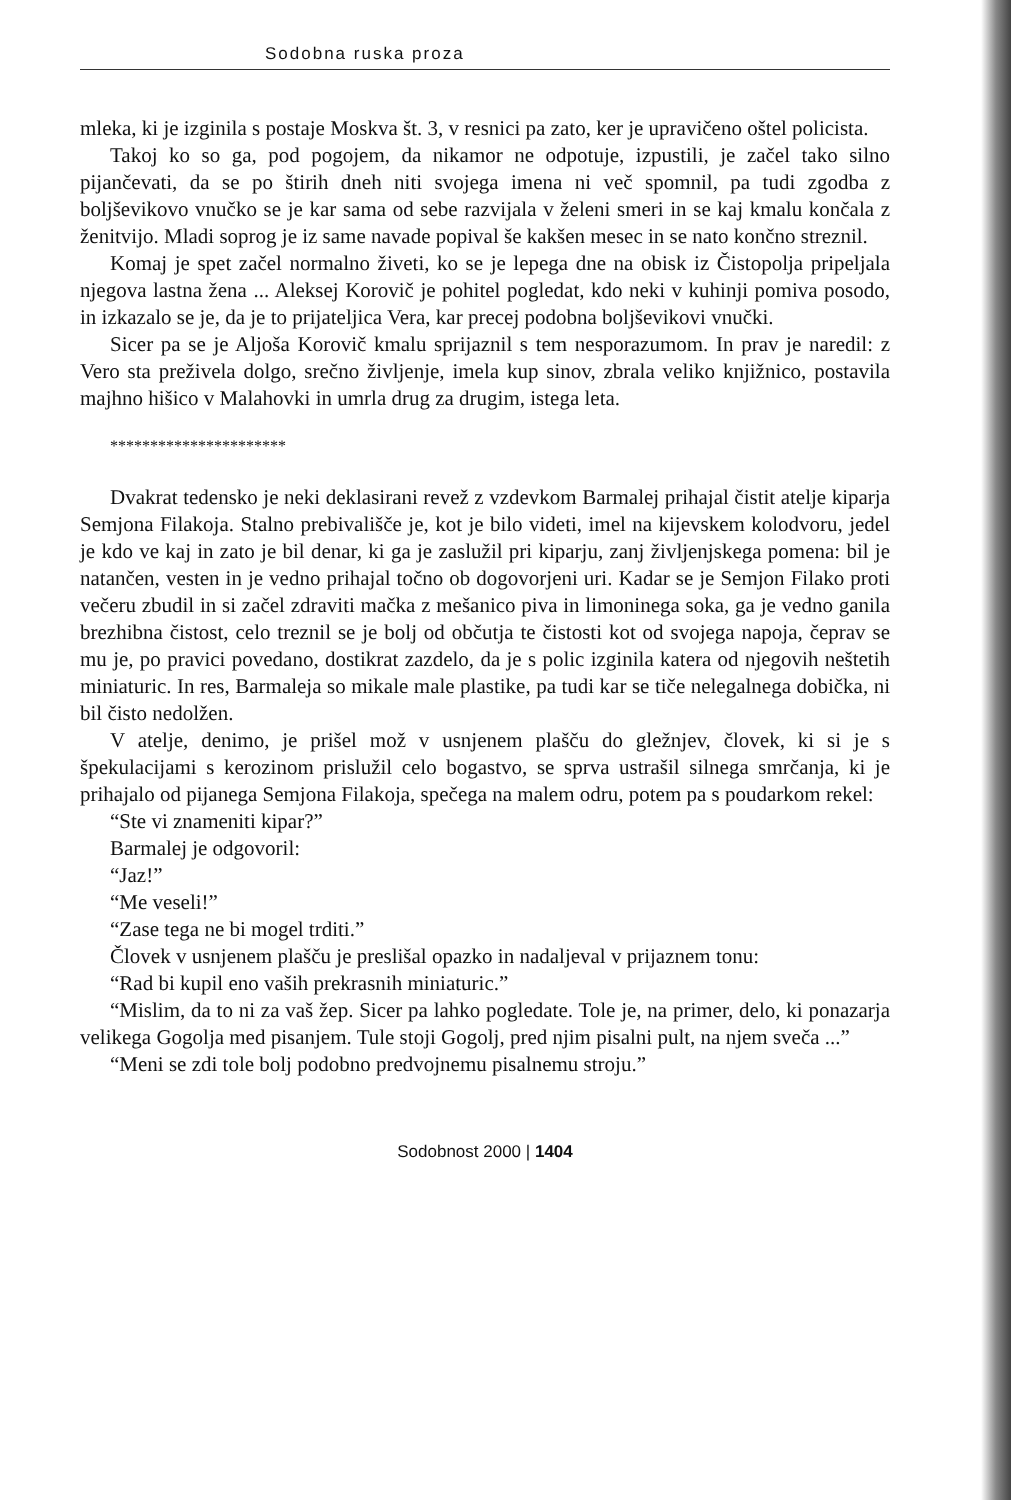Sodobna ruska proza
mleka, ki je izginila s postaje Moskva št. 3, v resnici pa zato, ker je upravičeno oštel policista.
Takoj ko so ga, pod pogojem, da nikamor ne odpotuje, izpustili, je začel tako silno pijančevati, da se po štirih dneh niti svojega imena ni več spomnil, pa tudi zgodba z boljševikovo vnučko se je kar sama od sebe razvijala v želeni smeri in se kaj kmalu končala z ženitvijo. Mladi soprog je iz same navade popival še kakšen mesec in se nato končno streznil.
Komaj je spet začel normalno živeti, ko se je lepega dne na obisk iz Čistopolja pripeljala njegova lastna žena ... Aleksej Korovič je pohitel pogledat, kdo neki v kuhinji pomiva posodo, in izkazalo se je, da je to prijateljica Vera, kar precej podobna boljševikovi vnučki.
Sicer pa se je Aljoša Korovič kmalu sprijaznil s tem nesporazumom. In prav je naredil: z Vero sta preživela dolgo, srečno življenje, imela kup sinov, zbrala veliko knjižnico, postavila majhno hišico v Malahovki in umrla drug za drugim, istega leta.
**********************
Dvakrat tedensko je neki deklasirani revež z vzdevkom Barmalej prihajal čistit atelje kiparja Semjona Filakoja. Stalno prebivališče je, kot je bilo videti, imel na kijevskem kolodvoru, jedel je kdo ve kaj in zato je bil denar, ki ga je zaslužil pri kiparju, zanj življenjskega pomena: bil je natančen, vesten in je vedno prihajal točno ob dogovorjeni uri. Kadar se je Semjon Filako proti večeru zbudil in si začel zdraviti mačka z mešanico piva in limoninega soka, ga je vedno ganila brezhibna čistost, celo treznil se je bolj od občutja te čistosti kot od svojega napoja, čeprav se mu je, po pravici povedano, dostikrat zazdelo, da je s polic izginila katera od njegovih neštetih miniaturic. In res, Barmaleja so mikale male plastike, pa tudi kar se tiče nelegalnega dobička, ni bil čisto nedolžen.
V atelje, denimo, je prišel mož v usnjenem plašču do gležnjev, človek, ki si je s špekulacijami s kerozinom prislužil celo bogastvo, se sprva ustrašil silnega smrčanja, ki je prihajalo od pijanega Semjona Filakoja, spečega na malem odru, potem pa s poudarkom rekel:
“Ste vi znameniti kipar?”
Barmalej je odgovoril:
“Jaz!”
“Me veseli!”
“Zase tega ne bi mogel trditi.”
Človek v usnjenem plašču je preslišal opazko in nadaljeval v prijaznem tonu:
“Rad bi kupil eno vaših prekrasnih miniaturic.”
“Mislim, da to ni za vaš žep. Sicer pa lahko pogledate. Tole je, na primer, delo, ki ponazarja velikega Gogolja med pisanjem. Tule stoji Gogolj, pred njim pisalni pult, na njem sveča ...”
“Meni se zdi tole bolj podobno predvojnemu pisalnemu stroju.”
Sodobnost 2000 | 1404